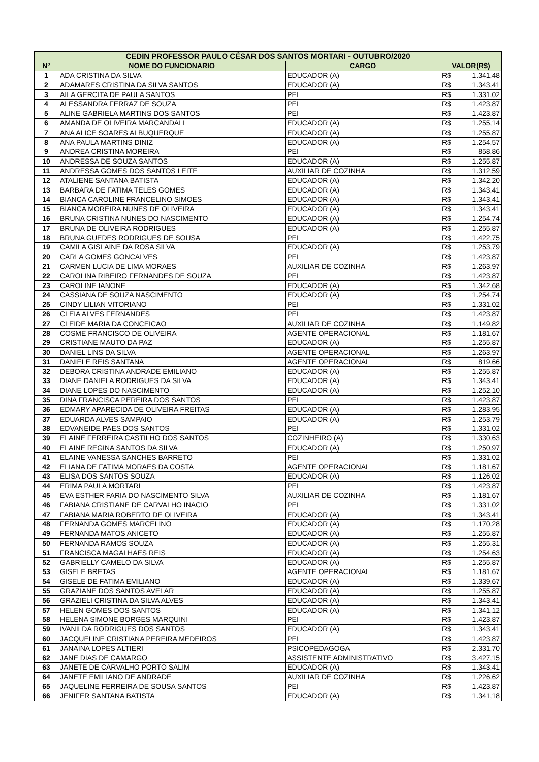| CEDIN PROFESSOR PAULO CÉSAR DOS SANTOS MORTARI - OUTUBRO/2020 | | | | |
| --- | --- | --- | --- | --- |
| N° | NOME DO FUNCIONARIO | CARGO | VALOR(R$) | |
| 1 | ADA CRISTINA DA SILVA | EDUCADOR (A) | R$ | 1.341,48 |
| 2 | ADAMARES CRISTINA DA SILVA SANTOS | EDUCADOR (A) | R$ | 1.343,41 |
| 3 | AILA GERCITA DE PAULA SANTOS | PEI | R$ | 1.331,02 |
| 4 | ALESSANDRA FERRAZ DE SOUZA | PEI | R$ | 1.423,87 |
| 5 | ALINE GABRIELA MARTINS DOS SANTOS | PEI | R$ | 1.423,87 |
| 6 | AMANDA DE OLIVEIRA MARCANDALI | EDUCADOR (A) | R$ | 1.255,14 |
| 7 | ANA ALICE SOARES ALBUQUERQUE | EDUCADOR (A) | R$ | 1.255,87 |
| 8 | ANA PAULA MARTINS DINIZ | EDUCADOR (A) | R$ | 1.254,57 |
| 9 | ANDREA CRISTINA MOREIRA | PEI | R$ | 858,86 |
| 10 | ANDRESSA DE SOUZA SANTOS | EDUCADOR (A) | R$ | 1.255,87 |
| 11 | ANDRESSA GOMES DOS SANTOS LEITE | AUXILIAR DE COZINHA | R$ | 1.312,59 |
| 12 | ATALIENE SANTANA BATISTA | EDUCADOR (A) | R$ | 1.342,20 |
| 13 | BARBARA DE FATIMA TELES GOMES | EDUCADOR (A) | R$ | 1.343,41 |
| 14 | BIANCA CAROLINE FRANCELINO SIMOES | EDUCADOR (A) | R$ | 1.343,41 |
| 15 | BIANCA MOREIRA NUNES DE OLIVEIRA | EDUCADOR (A) | R$ | 1.343,41 |
| 16 | BRUNA CRISTINA NUNES DO NASCIMENTO | EDUCADOR (A) | R$ | 1.254,74 |
| 17 | BRUNA DE OLIVEIRA RODRIGUES | EDUCADOR (A) | R$ | 1.255,87 |
| 18 | BRUNA GUEDES RODRIGUES DE SOUSA | PEI | R$ | 1.422,75 |
| 19 | CAMILA GISLAINE DA ROSA SILVA | EDUCADOR (A) | R$ | 1.253,79 |
| 20 | CARLA GOMES GONCALVES | PEI | R$ | 1.423,87 |
| 21 | CARMEN LUCIA DE LIMA MORAES | AUXILIAR DE COZINHA | R$ | 1.263,97 |
| 22 | CAROLINA RIBEIRO FERNANDES DE SOUZA | PEI | R$ | 1.423,87 |
| 23 | CAROLINE IANONE | EDUCADOR (A) | R$ | 1.342,68 |
| 24 | CASSIANA DE SOUZA NASCIMENTO | EDUCADOR (A) | R$ | 1.254,74 |
| 25 | CINDY LILIAN VITORIANO | PEI | R$ | 1.331,02 |
| 26 | CLEIA ALVES FERNANDES | PEI | R$ | 1.423,87 |
| 27 | CLEIDE MARIA DA CONCEICAO | AUXILIAR DE COZINHA | R$ | 1.149,82 |
| 28 | COSME FRANCISCO DE OLIVEIRA | AGENTE OPERACIONAL | R$ | 1.181,67 |
| 29 | CRISTIANE MAUTO DA PAZ | EDUCADOR (A) | R$ | 1.255,87 |
| 30 | DANIEL LINS DA SILVA | AGENTE OPERACIONAL | R$ | 1.263,97 |
| 31 | DANIELE REIS SANTANA | AGENTE OPERACIONAL | R$ | 819,66 |
| 32 | DEBORA CRISTINA ANDRADE EMILIANO | EDUCADOR (A) | R$ | 1.255,87 |
| 33 | DIANE DANIELA RODRIGUES DA SILVA | EDUCADOR (A) | R$ | 1.343,41 |
| 34 | DIANE LOPES DO NASCIMENTO | EDUCADOR (A) | R$ | 1.252,10 |
| 35 | DINA FRANCISCA PEREIRA DOS SANTOS | PEI | R$ | 1.423,87 |
| 36 | EDMARY APARECIDA DE OLIVEIRA FREITAS | EDUCADOR (A) | R$ | 1.283,95 |
| 37 | EDUARDA ALVES SAMPAIO | EDUCADOR (A) | R$ | 1.253,79 |
| 38 | EDVANEIDE PAES DOS SANTOS | PEI | R$ | 1.331,02 |
| 39 | ELAINE FERREIRA CASTILHO DOS SANTOS | COZINHEIRO (A) | R$ | 1.330,63 |
| 40 | ELAINE REGINA SANTOS DA SILVA | EDUCADOR (A) | R$ | 1.250,97 |
| 41 | ELAINE VANESSA SANCHES BARRETO | PEI | R$ | 1.331,02 |
| 42 | ELIANA DE FATIMA MORAES DA COSTA | AGENTE OPERACIONAL | R$ | 1.181,67 |
| 43 | ELISA DOS SANTOS SOUZA | EDUCADOR (A) | R$ | 1.126,02 |
| 44 | ERIMA PAULA MORTARI | PEI | R$ | 1.423,87 |
| 45 | EVA ESTHER FARIA DO NASCIMENTO SILVA | AUXILIAR DE COZINHA | R$ | 1.181,67 |
| 46 | FABIANA CRISTIANE DE CARVALHO INACIO | PEI | R$ | 1.331,02 |
| 47 | FABIANA MARIA ROBERTO DE OLIVEIRA | EDUCADOR (A) | R$ | 1.343,41 |
| 48 | FERNANDA GOMES MARCELINO | EDUCADOR (A) | R$ | 1.170,28 |
| 49 | FERNANDA MATOS ANICETO | EDUCADOR (A) | R$ | 1.255,87 |
| 50 | FERNANDA RAMOS SOUZA | EDUCADOR (A) | R$ | 1.255,31 |
| 51 | FRANCISCA MAGALHAES REIS | EDUCADOR (A) | R$ | 1.254,63 |
| 52 | GABRIELLY CAMELO DA SILVA | EDUCADOR (A) | R$ | 1.255,87 |
| 53 | GISELE BRETAS | AGENTE OPERACIONAL | R$ | 1.181,67 |
| 54 | GISELE DE FATIMA EMILIANO | EDUCADOR (A) | R$ | 1.339,67 |
| 55 | GRAZIANE DOS SANTOS AVELAR | EDUCADOR (A) | R$ | 1.255,87 |
| 56 | GRAZIELI CRISTINA DA SILVA ALVES | EDUCADOR (A) | R$ | 1.343,41 |
| 57 | HELEN GOMES DOS SANTOS | EDUCADOR (A) | R$ | 1.341,12 |
| 58 | HELENA SIMONE BORGES MARQUINI | PEI | R$ | 1.423,87 |
| 59 | IVANILDA RODRIGUES DOS SANTOS | EDUCADOR (A) | R$ | 1.343,41 |
| 60 | JACQUELINE CRISTIANA PEREIRA MEDEIROS | PEI | R$ | 1.423,87 |
| 61 | JANAINA LOPES ALTIERI | PSICOPEDAGOGA | R$ | 2.331,70 |
| 62 | JANE DIAS DE CAMARGO | ASSISTENTE ADMINISTRATIVO | R$ | 3.427,15 |
| 63 | JANETE DE CARVALHO PORTO SALIM | EDUCADOR (A) | R$ | 1.343,41 |
| 64 | JANETE EMILIANO DE ANDRADE | AUXILIAR DE COZINHA | R$ | 1.226,62 |
| 65 | JAQUELINE FERREIRA DE SOUSA SANTOS | PEI | R$ | 1.423,87 |
| 66 | JENIFER SANTANA BATISTA | EDUCADOR (A) | R$ | 1.341,18 |